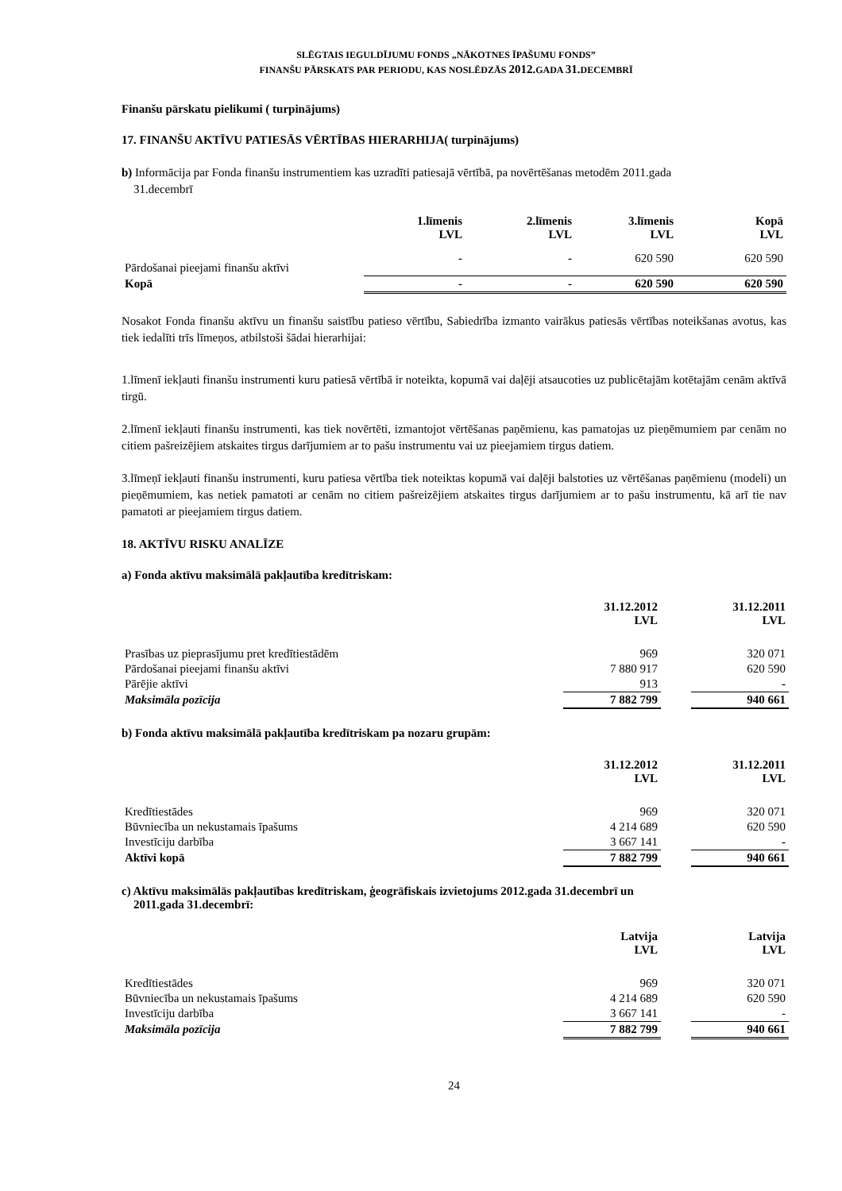SLĒGTAIS IEGULDĪJUMU FONDS „NĀKOTNES ĪPAŠUMU FONDS”
FINANŠU PĀRSKATS PAR PERIODU, KAS NOSLĒDZĀS 2012. GADA 31. DECEMBRĪ
Finanšu pārskatu pielikumi ( turpinājums)
17. FINANŠU AKTĪVU PATIESĀS VĒRTĪBAS HIERARHIJA( turpinājums)
b) Informācija par Fonda finanšu instrumentiem kas uzradīti patiesajā vērtībā, pa novērtēšanas metodēm 2011.gada
31.decembrī
| | 1.līmenis LVL | 2.līmenis LVL | 3.līmenis LVL | Kopā LVL |
| --- | --- | --- | --- | --- |
| Pārdošanai pieejami finanšu aktīvi | - | - | 620 590 | 620 590 |
| Kopā | - | - | 620 590 | 620 590 |
Nosakot Fonda finanšu aktīvu un finanšu saistību patieso vērtību, Sabiedrība izmanto vairākus patiesās vērtības noteikšanas avotus, kas tiek iedalīti trīs līmeņos, atbilstoši šādai hierarhijai:
1.līmenī iekļauti finanšu instrumenti kuru patiesā vērtībā ir noteikta, kopumā vai daļēji atsaucoties uz publicētajām kotētajām cenām aktīvā tirgū.
2.līmenī iekļauti finanšu instrumenti, kas tiek novērtēti, izmantojot vērtēšanas paņēmienu, kas pamatojas uz pieņēmumiem par cenām no citiem pašreizējiem atskaites tirgus darījumiem ar to pašu instrumentu vai uz pieejamiem tirgus datiem.
3.līmeņī iekļauti finanšu instrumenti, kuru patiesa vērtība tiek noteiktas kopumā vai daļēji balstoties uz vērtēšanas paņēmienu (modeli) un pieņēmumiem, kas netiek pamatoti ar cenām no citiem pašreizējiem atskaites tirgus darījumiem ar to pašu instrumentu, kā arī tie nav pamatoti ar pieejamiem tirgus datiem.
18. AKTĪVU RISKU ANALĪZE
a) Fonda aktīvu maksimālā pakļautība kredītriskam:
| | 31.12.2012 LVL | | 31.12.2011 LVL |
| --- | --- | --- | --- |
| Prasības uz pieprasījumu pret kredītiestādēm | 969 | | 320 071 |
| Pārdošanai pieejami finanšu aktīvi | 7 880 917 | | 620 590 |
| Pārējie aktīvi | 913 | | - |
| Maksimāla pozīcija | 7 882 799 | | 940 661 |
b) Fonda aktīvu maksimālā pakļautība kredītriskam pa nozaru grupām:
| | 31.12.2012 LVL | | 31.12.2011 LVL |
| --- | --- | --- | --- |
| Kredītiestādes | 969 | | 320 071 |
| Būvniecība un nekustamais īpašums | 4 214 689 | | 620 590 |
| Investīciju darbība | 3 667 141 | | - |
| Aktīvi kopā | 7 882 799 | | 940 661 |
c) Aktīvu maksimālās pakļautības kredītriskam, ģeogrāfiskais izvietojums 2012.gada 31.decembrī un
2011.gada 31.decembrī:
| | Latvija LVL | | Latvija LVL |
| --- | --- | --- | --- |
| Kredītiestādes | 969 | | 320 071 |
| Būvniecība un nekustamais īpašums | 4 214 689 | | 620 590 |
| Investīciju darbība | 3 667 141 | | - |
| Maksimāla pozīcija | 7 882 799 | | 940 661 |
24